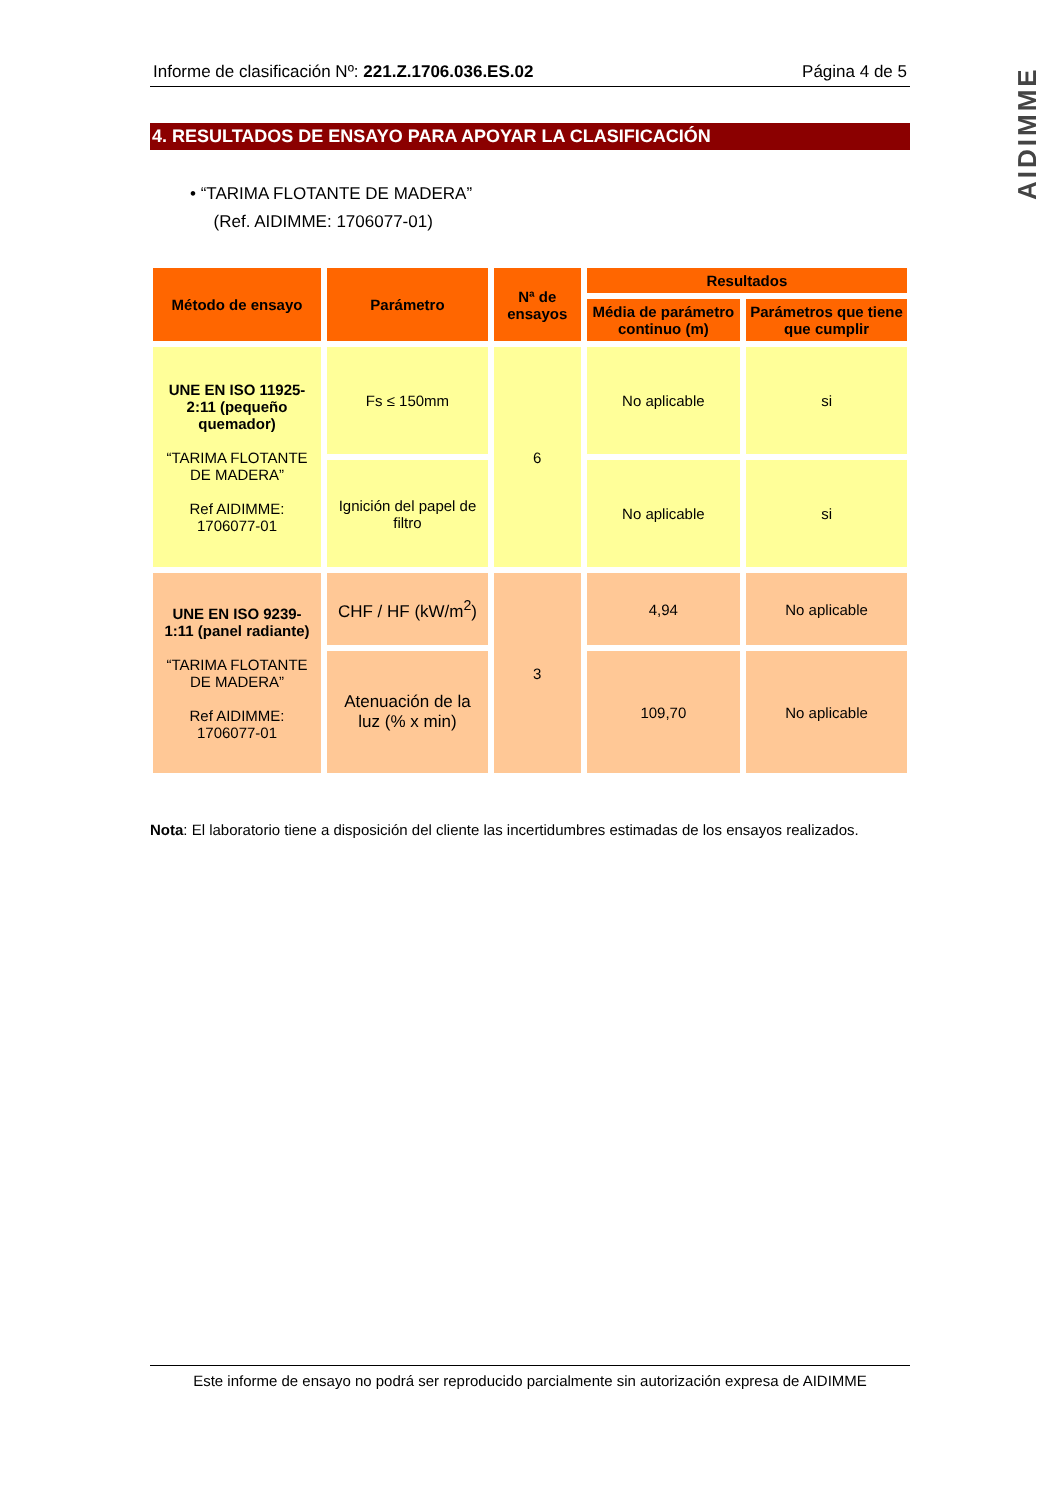AIDIMME
Informe de clasificación Nº: 221.Z.1706.036.ES.02 Página 4 de 5
4. RESULTADOS DE ENSAYO PARA APOYAR LA CLASIFICACIÓN
• “TARIMA FLOTANTE DE MADERA”
(Ref. AIDIMME: 1706077-01)
| Método de ensayo | Parámetro | Nª de ensayos | Resultados | |
| --- | --- | --- | --- | --- |
| | | | Média de parámetro continuo (m) | Parámetros que tiene que cumplir |
| UNE EN ISO 11925-2:11 (pequeño quemador) “TARIMA FLOTANTE DE MADERA” Ref AIDIMME: 1706077-01 | Fs ≤ 150mm | 6 | No aplicable | si |
| | Ignición del papel de filtro | | No aplicable | si |
| UNE EN ISO 9239-1:11 (panel radiante) “TARIMA FLOTANTE DE MADERA” Ref AIDIMME: 1706077-01 | CHF / HF (kW/m<sup>2</sup>) | 3 | 4,94 | No aplicable |
| | Atenuación de la luz (% x min) | | 109,70 | No aplicable |
Nota: El laboratorio tiene a disposición del cliente las incertidumbres estimadas de los ensayos realizados.
Este informe de ensayo no podrá ser reproducido parcialmente sin autorización expresa de AIDIMME